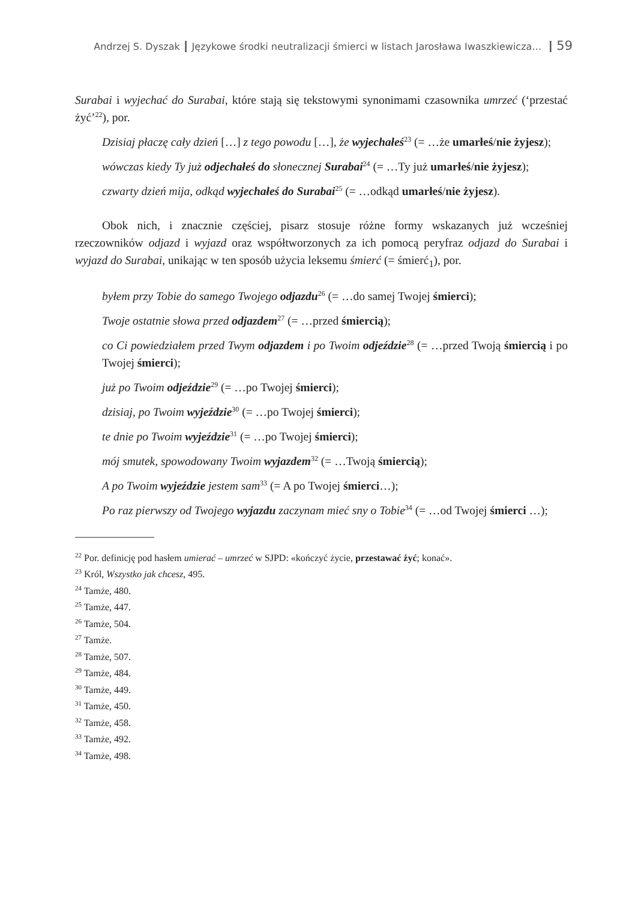Andrzej S. Dyszak ┃ Językowe środki neutralizacji śmierci w listach Jarosława Iwaszkiewicza… ┃ 59
Surabai i wyjechać do Surabai, które stają się tekstowymi synonimami czasownika umrzeć (‘przestać żyć’<sup>22</sup>), por.
Dzisiaj płaczę cały dzień […] z tego powodu […], że wyjechałeś<sup>23</sup> (= …że umarłeś/nie żyjesz);
wówczas kiedy Ty już odjechałeś do słonecznej Surabai<sup>24</sup> (= …Ty już umarłeś/nie żyjesz);
czwarty dzień mija, odkąd wyjechałeś do Surabai<sup>25</sup> (= …odkąd umarłeś/nie żyjesz).
Obok nich, i znacznie częściej, pisarz stosuje różne formy wskazanych już wcześniej rzeczowników odjazd i wyjazd oraz współtworzonych za ich pomocą peryfraz odjazd do Surabai i wyjazd do Surabai, unikając w ten sposób użycia leksemu śmierć (= śmierć<sub>1</sub>), por.
byłem przy Tobie do samego Twojego odjazdu<sup>26</sup> (= …do samej Twojej śmierci);
Twoje ostatnie słowa przed odjazdem<sup>27</sup> (= …przed śmiercią);
co Ci powiedziałem przed Twym odjazdem i po Twoim odjeździe<sup>28</sup> (= …przed Twoją śmiercią i po Twojej śmierci);
już po Twoim odjeździe<sup>29</sup> (= …po Twojej śmierci);
dzisiaj, po Twoim wyjeździe<sup>30</sup> (= …po Twojej śmierci);
te dnie po Twoim wyjeździe<sup>31</sup> (= …po Twojej śmierci);
mój smutek, spowodowany Twoim wyjazdem<sup>32</sup> (= …Twoją śmiercią);
A po Twoim wyjeździe jestem sam<sup>33</sup> (= A po Twojej śmierci…);
Po raz pierwszy od Twojego wyjazdu zaczynam mieć sny o Tobie<sup>34</sup> (= …od Twojej śmierci …);
<sup>22</sup> Por. definicję pod hasłem umierać – umrzeć w SJPD: «kończyć życie, przestawać żyć; konać».
<sup>23</sup> Król, Wszystko jak chcesz, 495.
<sup>24</sup> Tamże, 480.
<sup>25</sup> Tamże, 447.
<sup>26</sup> Tamże, 504.
<sup>27</sup> Tamże.
<sup>28</sup> Tamże, 507.
<sup>29</sup> Tamże, 484.
<sup>30</sup> Tamże, 449.
<sup>31</sup> Tamże, 450.
<sup>32</sup> Tamże, 458.
<sup>33</sup> Tamże, 492.
<sup>34</sup> Tamże, 498.